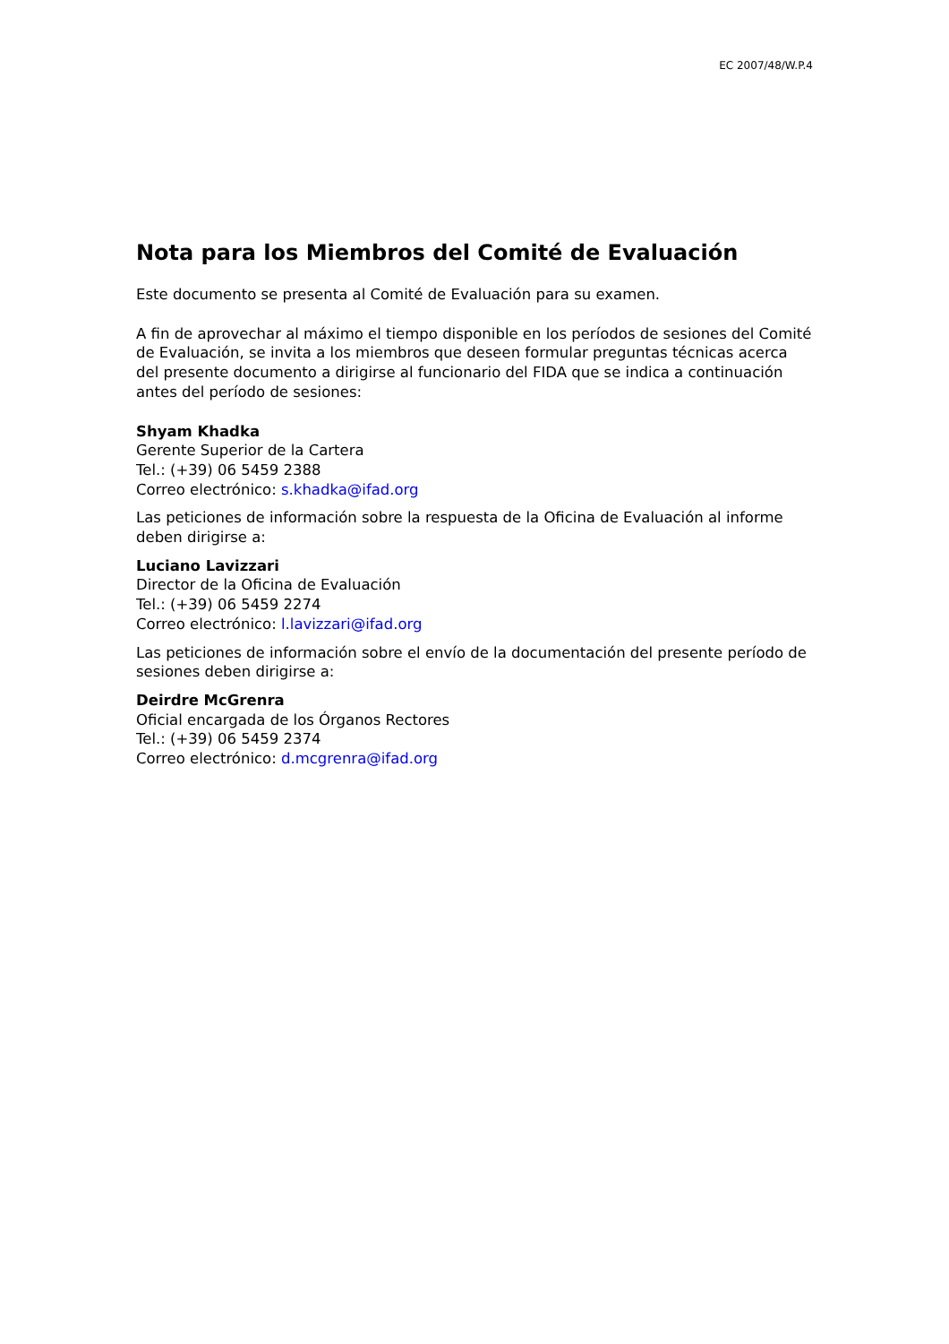EC 2007/48/W.P.4
Nota para los Miembros del Comité de Evaluación
Este documento se presenta al Comité de Evaluación para su examen.
A fin de aprovechar al máximo el tiempo disponible en los períodos de sesiones del Comité de Evaluación, se invita a los miembros que deseen formular preguntas técnicas acerca del presente documento a dirigirse al funcionario del FIDA que se indica a continuación antes del período de sesiones:
Shyam Khadka
Gerente Superior de la Cartera
Tel.: (+39) 06 5459 2388
Correo electrónico: s.khadka@ifad.org
Las peticiones de información sobre la respuesta de la Oficina de Evaluación al informe deben dirigirse a:
Luciano Lavizzari
Director de la Oficina de Evaluación
Tel.: (+39) 06 5459 2274
Correo electrónico: l.lavizzari@ifad.org
Las peticiones de información sobre el envío de la documentación del presente período de sesiones deben dirigirse a:
Deirdre McGrenra
Oficial encargada de los Órganos Rectores
Tel.: (+39) 06 5459 2374
Correo electrónico: d.mcgrenra@ifad.org